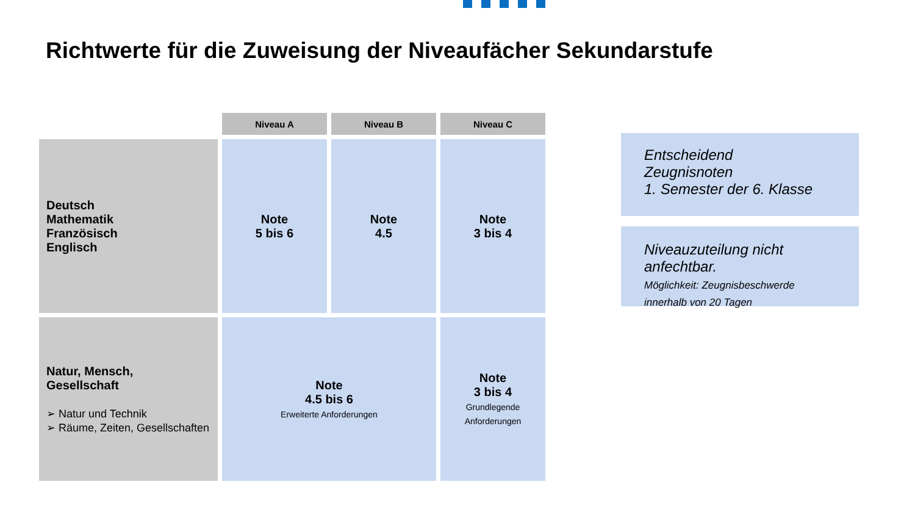Richtwerte für die Zuweisung der Niveaufächer Sekundarstufe
| | Niveau A | Niveau B | Niveau C |
| --- | --- | --- | --- |
| Deutsch Mathematik Französisch Englisch | Note 5 bis 6 | Note 4.5 | Note 3 bis 4 |
| Natur, Mensch, Gesellschaft ➢ Natur und Technik ➢ Räume, Zeiten, Gesellschaften | Note 4.5 bis 6 Erweiterte Anforderungen | | Note 3 bis 4 Grundlegende Anforderungen |
Entscheidend
Zeugnisnoten
1. Semester der 6. Klasse
Niveauzuteilung nicht
anfechtbar.
Möglichkeit: Zeugnisbeschwerde
innerhalb von 20 Tagen